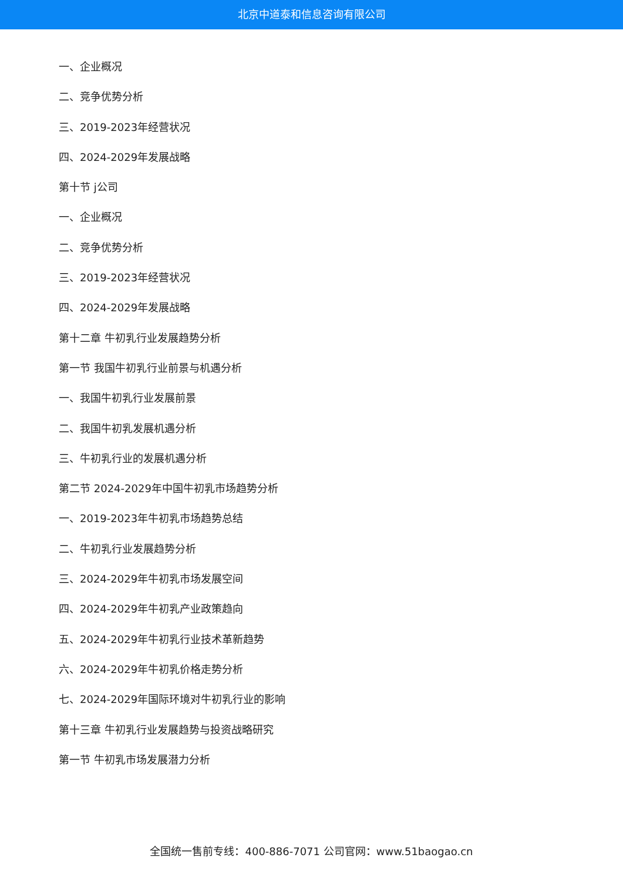北京中道泰和信息咨询有限公司
一、企业概况
二、竞争优势分析
三、2019-2023年经营状况
四、2024-2029年发展战略
第十节 j公司
一、企业概况
二、竞争优势分析
三、2019-2023年经营状况
四、2024-2029年发展战略
第十二章 牛初乳行业发展趋势分析
第一节 我国牛初乳行业前景与机遇分析
一、我国牛初乳行业发展前景
二、我国牛初乳发展机遇分析
三、牛初乳行业的发展机遇分析
第二节 2024-2029年中国牛初乳市场趋势分析
一、2019-2023年牛初乳市场趋势总结
二、牛初乳行业发展趋势分析
三、2024-2029年牛初乳市场发展空间
四、2024-2029年牛初乳产业政策趋向
五、2024-2029年牛初乳行业技术革新趋势
六、2024-2029年牛初乳价格走势分析
七、2024-2029年国际环境对牛初乳行业的影响
第十三章 牛初乳行业发展趋势与投资战略研究
第一节 牛初乳市场发展潜力分析
全国统一售前专线：400-886-7071 公司官网：www.51baogao.cn